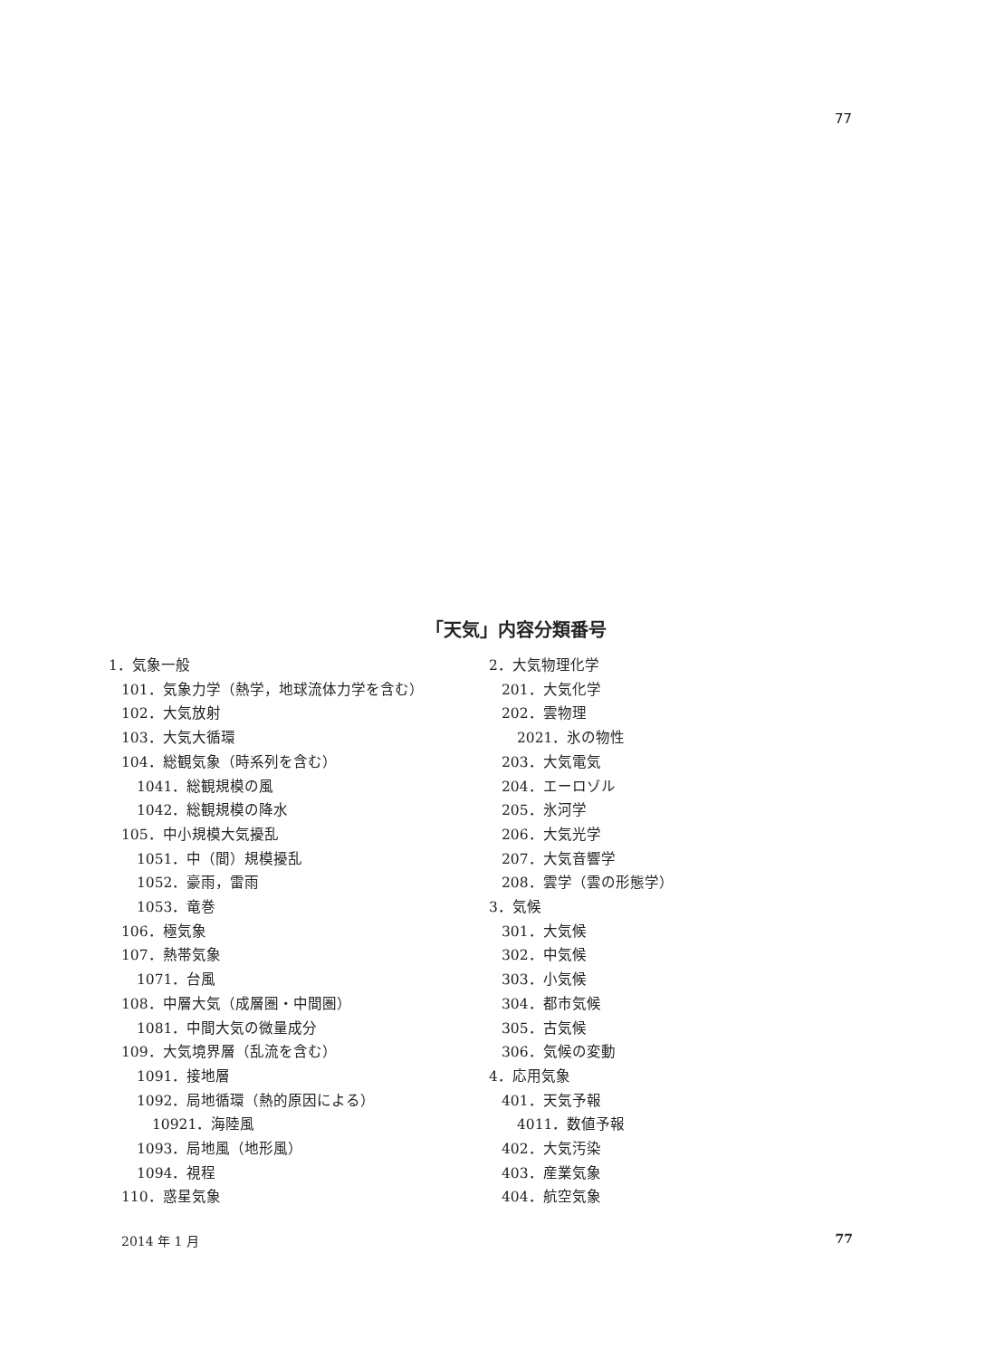77
「天気」内容分類番号
1．気象一般
101．気象力学（熱学，地球流体力学を含む）
102．大気放射
103．大気大循環
104．総観気象（時系列を含む）
1041．総観規模の風
1042．総観規模の降水
105．中小規模大気擾乱
1051．中（間）規模擾乱
1052．豪雨，雷雨
1053．竜巻
106．極気象
107．熱帯気象
1071．台風
108．中層大気（成層圏・中間圏）
1081．中間大気の微量成分
109．大気境界層（乱流を含む）
1091．接地層
1092．局地循環（熱的原因による）
10921．海陸風
1093．局地風（地形風）
1094．視程
110．惑星気象
2．大気物理化学
201．大気化学
202．雲物理
2021．氷の物性
203．大気電気
204．エーロゾル
205．氷河学
206．大気光学
207．大気音響学
208．雲学（雲の形態学）
3．気候
301．大気候
302．中気候
303．小気候
304．都市気候
305．古気候
306．気候の変動
4．応用気象
401．天気予報
4011．数値予報
402．大気汚染
403．産業気象
404．航空気象
2014 年 1 月 77